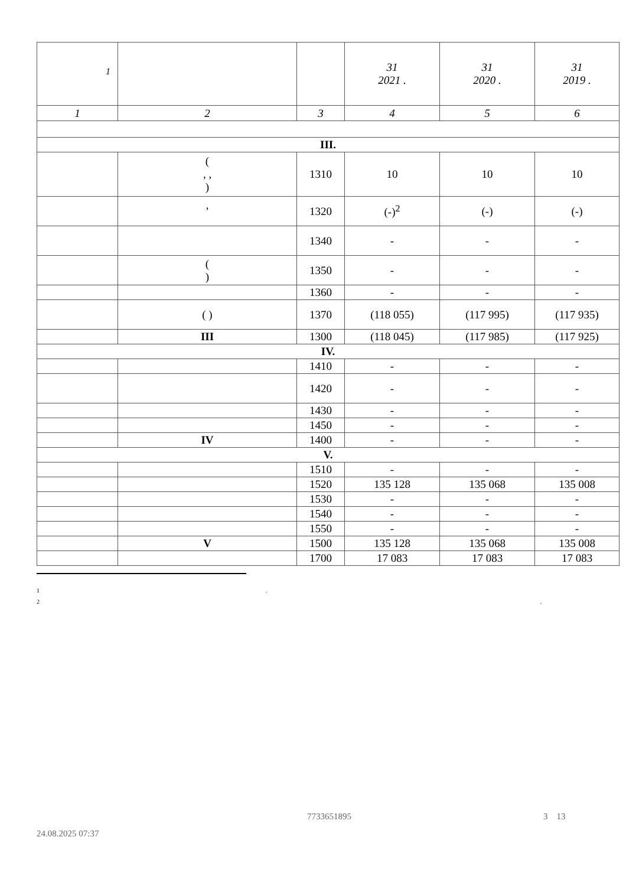| <sup>1</sup> | | | 31 2021 . | 31 2020 . | 31 2019 . |
| --- | --- | --- | --- | --- | --- |
| 1 | 2 | 3 | 4 | 5 | 6 |
| III. | | | | | |
| | ( , , ) | 1310 | 10 | 10 | 10 |
| | ’ | 1320 | (-)<sup>2</sup> | (-) | (-) |
| | | 1340 | - | - | - |
| | ( ) | 1350 | - | - | - |
| | | 1360 | - | - | - |
| | ( ) | 1370 | (118 055) | (117 995) | (117 935) |
| | III | 1300 | (118 045) | (117 985) | (117 925) |
| IV. | | | | | |
| | | 1410 | - | - | - |
| | | 1420 | - | - | - |
| | | 1430 | - | - | - |
| | | 1450 | - | - | - |
| | IV | 1400 | - | - | - |
| V. | | | | | |
| | | 1510 | - | - | - |
| | | 1520 | 135 128 | 135 068 | 135 008 |
| | | 1530 | - | - | - |
| | | 1540 | - | - | - |
| | | 1550 | - | - | - |
| | V | 1500 | 135 128 | 135 068 | 135 008 |
| | | 1700 | 17 083 | 17 083 | 17 083 |
1 .
2 .
7733651895 3 13
24.08.2025 07:37